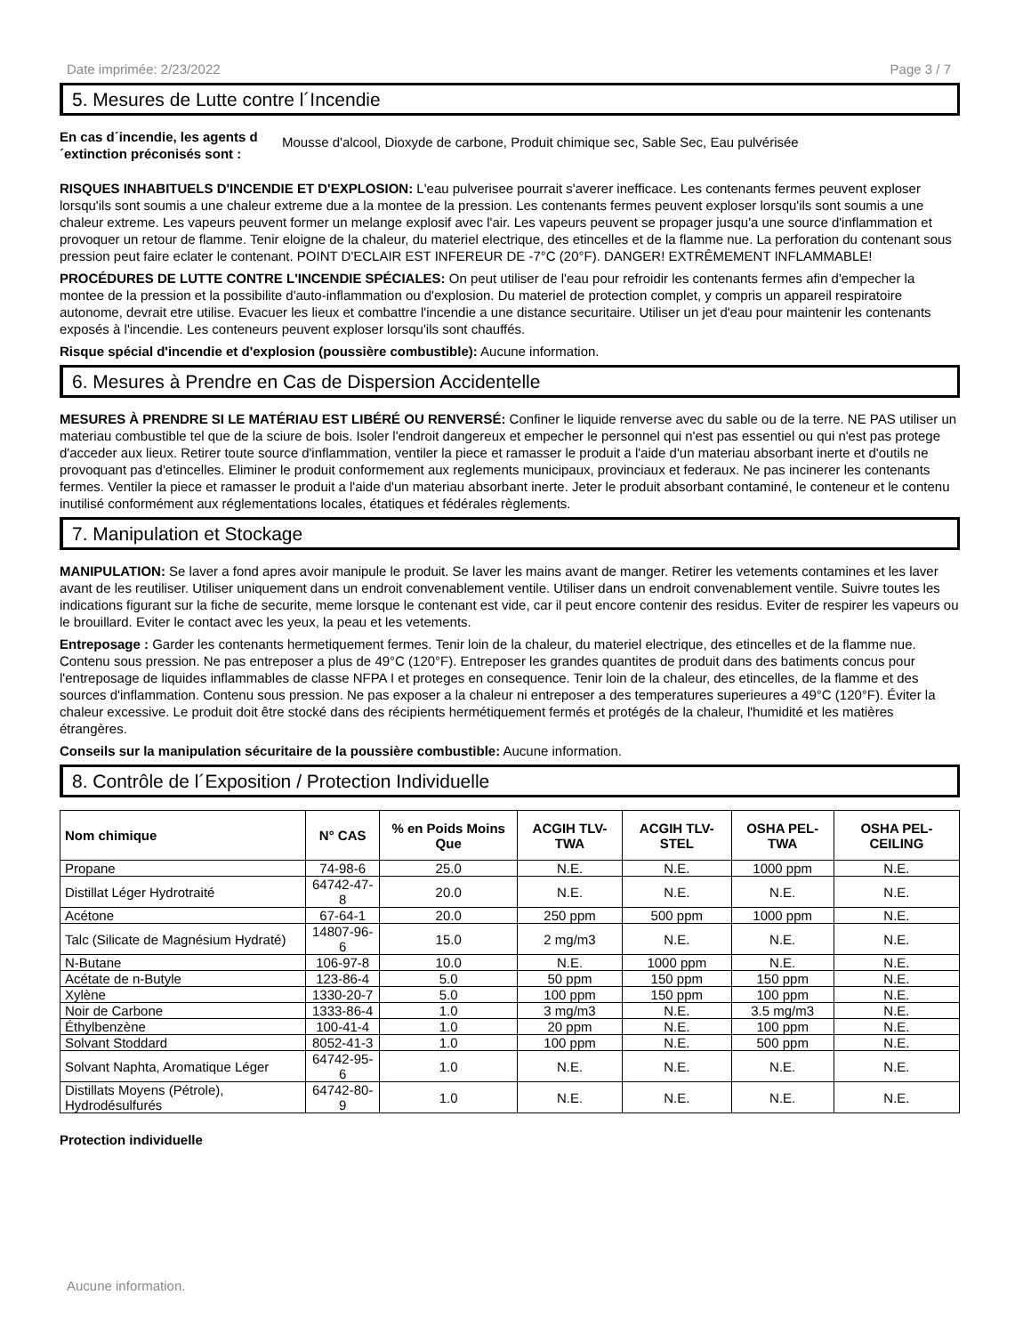Date imprimée: 2/23/2022 Page 3 / 7
5. Mesures de Lutte contre l´Incendie
En cas d´incendie, les agents d ´extinction préconisés sont : Mousse d'alcool, Dioxyde de carbone, Produit chimique sec, Sable Sec, Eau pulvérisée
RISQUES INHABITUELS D'INCENDIE ET D'EXPLOSION: L'eau pulverisee pourrait s'averer inefficace. Les contenants fermes peuvent exploser lorsqu'ils sont soumis a une chaleur extreme due a la montee de la pression. Les contenants fermes peuvent exploser lorsqu'ils sont soumis a une chaleur extreme. Les vapeurs peuvent former un melange explosif avec l'air. Les vapeurs peuvent se propager jusqu'a une source d'inflammation et provoquer un retour de flamme. Tenir eloigne de la chaleur, du materiel electrique, des etincelles et de la flamme nue. La perforation du contenant sous pression peut faire eclater le contenant. POINT D'ECLAIR EST INFEREUR DE -7°C (20°F). DANGER! EXTRÊMEMENT INFLAMMABLE!
PROCÉDURES DE LUTTE CONTRE L'INCENDIE SPÉCIALES: On peut utiliser de l'eau pour refroidir les contenants fermes afin d'empecher la montee de la pression et la possibilite d'auto-inflammation ou d'explosion. Du materiel de protection complet, y compris un appareil respiratoire autonome, devrait etre utilise. Evacuer les lieux et combattre l'incendie a une distance securitaire. Utiliser un jet d'eau pour maintenir les contenants exposés à l'incendie. Les conteneurs peuvent exploser lorsqu'ils sont chauffés.
Risque spécial d'incendie et d'explosion (poussière combustible): Aucune information.
6. Mesures à Prendre en Cas de Dispersion Accidentelle
MESURES À PRENDRE SI LE MATÉRIAU EST LIBÉRÉ OU RENVERSÉ: Confiner le liquide renverse avec du sable ou de la terre. NE PAS utiliser un materiau combustible tel que de la sciure de bois. Isoler l'endroit dangereux et empecher le personnel qui n'est pas essentiel ou qui n'est pas protege d'acceder aux lieux. Retirer toute source d'inflammation, ventiler la piece et ramasser le produit a l'aide d'un materiau absorbant inerte et d'outils ne provoquant pas d'etincelles. Eliminer le produit conformement aux reglements municipaux, provinciaux et federaux. Ne pas incinerer les contenants fermes. Ventiler la piece et ramasser le produit a l'aide d'un materiau absorbant inerte. Jeter le produit absorbant contaminé, le conteneur et le contenu inutilisé conformément aux réglementations locales, étatiques et fédérales règlements.
7. Manipulation et Stockage
MANIPULATION: Se laver a fond apres avoir manipule le produit. Se laver les mains avant de manger. Retirer les vetements contamines et les laver avant de les reutiliser. Utiliser uniquement dans un endroit convenablement ventile. Utiliser dans un endroit convenablement ventile. Suivre toutes les indications figurant sur la fiche de securite, meme lorsque le contenant est vide, car il peut encore contenir des residus. Eviter de respirer les vapeurs ou le brouillard. Eviter le contact avec les yeux, la peau et les vetements.
Entreposage : Garder les contenants hermetiquement fermes. Tenir loin de la chaleur, du materiel electrique, des etincelles et de la flamme nue. Contenu sous pression. Ne pas entreposer a plus de 49°C (120°F). Entreposer les grandes quantites de produit dans des batiments concus pour l'entreposage de liquides inflammables de classe NFPA I et proteges en consequence. Tenir loin de la chaleur, des etincelles, de la flamme et des sources d'inflammation. Contenu sous pression. Ne pas exposer a la chaleur ni entreposer a des temperatures superieures a 49°C (120°F). Éviter la chaleur excessive. Le produit doit être stocké dans des récipients hermétiquement fermés et protégés de la chaleur, l'humidité et les matières étrangères.
Conseils sur la manipulation sécuritaire de la poussière combustible: Aucune information.
8. Contrôle de l´Exposition / Protection Individuelle
| Nom chimique | N° CAS | % en Poids Moins Que | ACGIH TLV-TWA | ACGIH TLV-STEL | OSHA PEL-TWA | OSHA PEL-CEILING |
| --- | --- | --- | --- | --- | --- | --- |
| Propane | 74-98-6 | 25.0 | N.E. | N.E. | 1000 ppm | N.E. |
| Distillat Léger Hydrotraité | 64742-47-8 | 20.0 | N.E. | N.E. | N.E. | N.E. |
| Acétone | 67-64-1 | 20.0 | 250 ppm | 500 ppm | 1000 ppm | N.E. |
| Talc (Silicate de Magnésium Hydraté) | 14807-96-6 | 15.0 | 2 mg/m3 | N.E. | N.E. | N.E. |
| N-Butane | 106-97-8 | 10.0 | N.E. | 1000 ppm | N.E. | N.E. |
| Acétate de n-Butyle | 123-86-4 | 5.0 | 50 ppm | 150 ppm | 150 ppm | N.E. |
| Xylène | 1330-20-7 | 5.0 | 100 ppm | 150 ppm | 100 ppm | N.E. |
| Noir de Carbone | 1333-86-4 | 1.0 | 3 mg/m3 | N.E. | 3.5 mg/m3 | N.E. |
| Éthylbenzène | 100-41-4 | 1.0 | 20 ppm | N.E. | 100 ppm | N.E. |
| Solvant Stoddard | 8052-41-3 | 1.0 | 100 ppm | N.E. | 500 ppm | N.E. |
| Solvant Naphta, Aromatique Léger | 64742-95-6 | 1.0 | N.E. | N.E. | N.E. | N.E. |
| Distillats Moyens (Pétrole), Hydrodésulfurés | 64742-80-9 | 1.0 | N.E. | N.E. | N.E. | N.E. |
Protection individuelle
Aucune information.